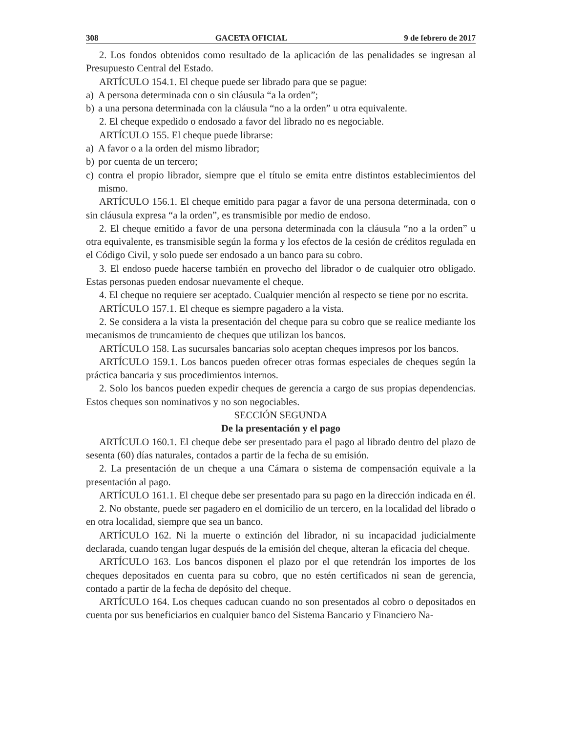308 GACETA OFICIAL 9 de febrero de 2017
2. Los fondos obtenidos como resultado de la aplicación de las penalidades se ingresan al Presupuesto Central del Estado.
ARTÍCULO 154.1. El cheque puede ser librado para que se pague:
a) A persona determinada con o sin cláusula “a la orden”;
b) a una persona determinada con la cláusula “no a la orden” u otra equivalente.
2. El cheque expedido o endosado a favor del librado no es negociable.
ARTÍCULO 155. El cheque puede librarse:
a) A favor o a la orden del mismo librador;
b) por cuenta de un tercero;
c) contra el propio librador, siempre que el título se emita entre distintos establecimientos del mismo.
ARTÍCULO 156.1. El cheque emitido para pagar a favor de una persona determinada, con o sin cláusula expresa “a la orden”, es transmisible por medio de endoso.
2. El cheque emitido a favor de una persona determinada con la cláusula “no a la orden” u otra equivalente, es transmisible según la forma y los efectos de la cesión de créditos regulada en el Código Civil, y solo puede ser endosado a un banco para su cobro.
3. El endoso puede hacerse también en provecho del librador o de cualquier otro obligado. Estas personas pueden endosar nuevamente el cheque.
4. El cheque no requiere ser aceptado. Cualquier mención al respecto se tiene por no escrita.
ARTÍCULO 157.1. El cheque es siempre pagadero a la vista.
2. Se considera a la vista la presentación del cheque para su cobro que se realice mediante los mecanismos de truncamiento de cheques que utilizan los bancos.
ARTÍCULO 158. Las sucursales bancarias solo aceptan cheques impresos por los bancos.
ARTÍCULO 159.1. Los bancos pueden ofrecer otras formas especiales de cheques según la práctica bancaria y sus procedimientos internos.
2. Solo los bancos pueden expedir cheques de gerencia a cargo de sus propias dependencias. Estos cheques son nominativos y no son negociables.
SECCIÓN SEGUNDA
De la presentación y el pago
ARTÍCULO 160.1. El cheque debe ser presentado para el pago al librado dentro del plazo de sesenta (60) días naturales, contados a partir de la fecha de su emisión.
2. La presentación de un cheque a una Cámara o sistema de compensación equivale a la presentación al pago.
ARTÍCULO 161.1. El cheque debe ser presentado para su pago en la dirección indicada en él.
2. No obstante, puede ser pagadero en el domicilio de un tercero, en la localidad del librado o en otra localidad, siempre que sea un banco.
ARTÍCULO 162. Ni la muerte o extinción del librador, ni su incapacidad judicialmente declarada, cuando tengan lugar después de la emisión del cheque, alteran la eficacia del cheque.
ARTÍCULO 163. Los bancos disponen el plazo por el que retendrán los importes de los cheques depositados en cuenta para su cobro, que no estén certificados ni sean de gerencia, contado a partir de la fecha de depósito del cheque.
ARTÍCULO 164. Los cheques caducan cuando no son presentados al cobro o depositados en cuenta por sus beneficiarios en cualquier banco del Sistema Bancario y Financiero Na-